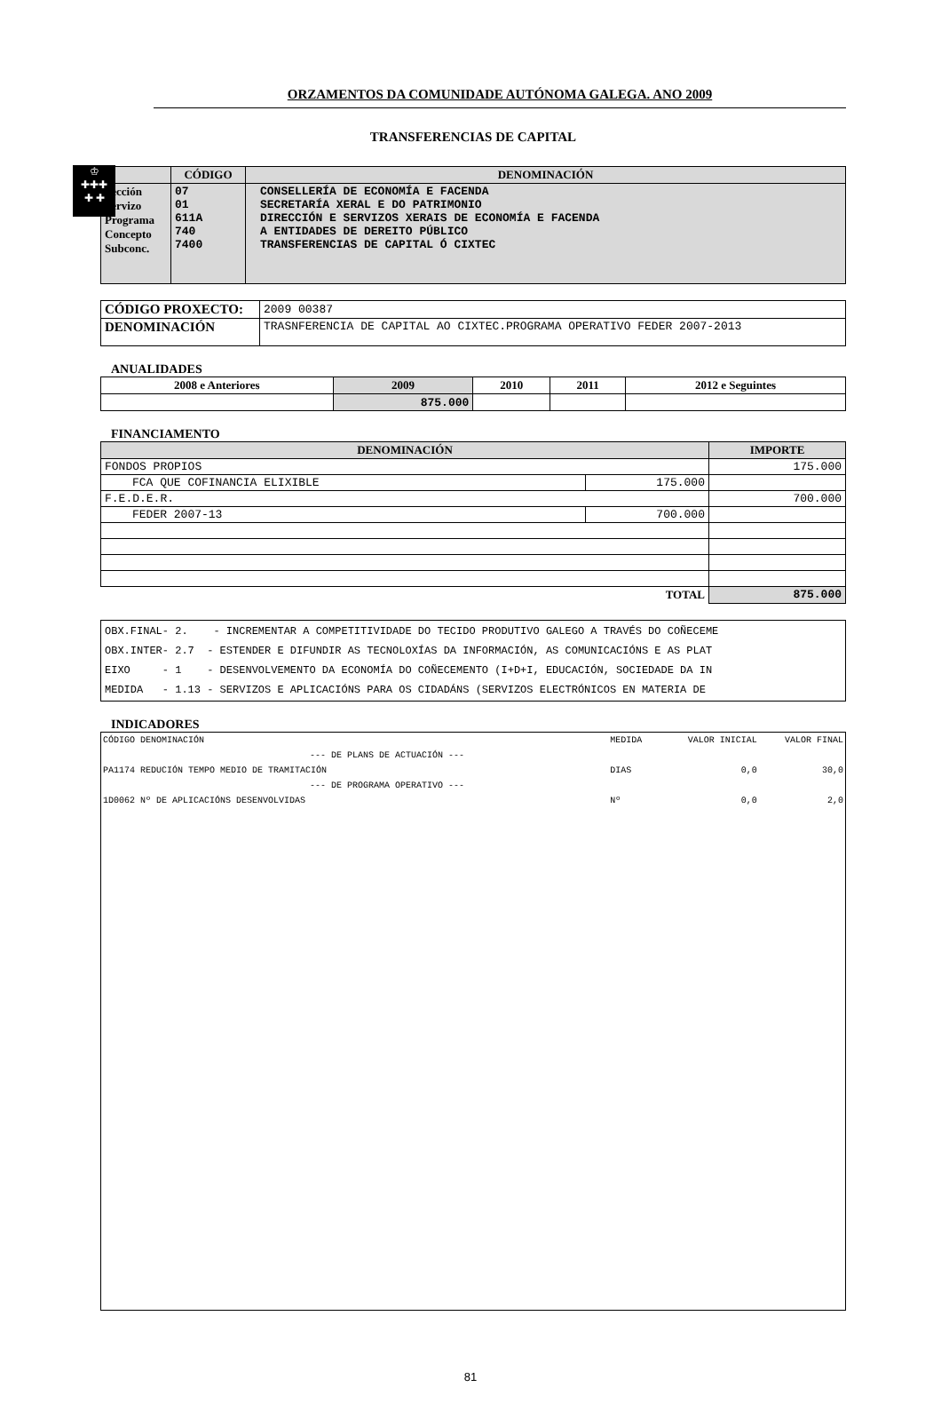♔
✚✚✚
✚ ✚
ORZAMENTOS DA COMUNIDADE AUTÓNOMA GALEGA. ANO 2009
TRANSFERENCIAS DE CAPITAL
| | CÓDIGO | DENOMINACIÓN |
| --- | --- | --- |
| Sección Servizo Programa Concepto Subconc. | 07 01 611A 740 7400 | CONSELLERÍA DE ECONOMÍA E FACENDA SECRETARÍA XERAL E DO PATRIMONIO DIRECCIÓN E SERVIZOS XERAIS DE ECONOMÍA E FACENDA A ENTIDADES DE DEREITO PÚBLICO TRANSFERENCIAS DE CAPITAL Ó CIXTEC |
| CÓDIGO PROXECTO: | 2009 00387 |
| DENOMINACIÓN | TRASNFERENCIA DE CAPITAL AO CIXTEC.PROGRAMA OPERATIVO FEDER 2007-2013 |
ANUALIDADES
| 2008 e Anteriores | 2009 | 2010 | 2011 | 2012 e Seguintes |
| --- | --- | --- | --- | --- |
| | 875.000 | | | |
FINANCIAMENTO
| DENOMINACIÓN | | IMPORTE |
| --- | --- | --- |
| FONDOS PROPIOS | | 175.000 |
| FCA QUE COFINANCIA ELIXIBLE | 175.000 | |
| F.E.D.E.R. | | 700.000 |
| FEDER 2007-13 | 700.000 | |
| TOTAL | | 875.000 |
| OBX.FINAL- 2. - INCREMENTAR A COMPETITIVIDADE DO TECIDO PRODUTIVO GALEGO A TRAVÉS DO COÑECEME OBX.INTER- 2.7 - ESTENDER E DIFUNDIR AS TECNOLOXÍAS DA INFORMACIÓN, AS COMUNICACIÓNS E AS PLAT EIXO - 1 - DESENVOLVEMENTO DA ECONOMÍA DO COÑECEMENTO (I+D+I, EDUCACIÓN, SOCIEDADE DA IN MEDIDA - 1.13 - SERVIZOS E APLICACIÓNS PARA OS CIDADÁNS (SERVIZOS ELECTRÓNICOS EN MATERIA DE |
INDICADORES
| CÓDIGO DENOMINACIÓN | MEDIDA | VALOR INICIAL | VALOR FINAL |
| --- DE PLANS DE ACTUACIÓN --- | | | |
| PA1174 REDUCIÓN TEMPO MEDIO DE TRAMITACIÓN | DIAS | 0,0 | 30,0 |
| --- DE PROGRAMA OPERATIVO --- | | | |
| 1D0062 Nº DE APLICACIÓNS DESENVOLVIDAS | Nº | 0,0 | 2,0 |
81